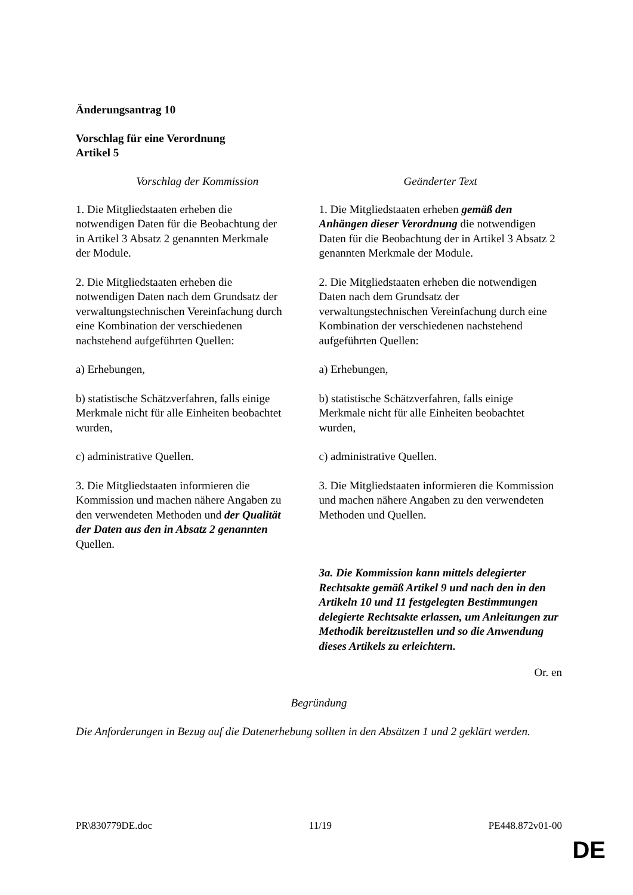Änderungsantrag 10
Vorschlag für eine Verordnung
Artikel 5
| Vorschlag der Kommission | Geänderter Text |
| --- | --- |
| 1. Die Mitgliedstaaten erheben die notwendigen Daten für die Beobachtung der in Artikel 3 Absatz 2 genannten Merkmale der Module. | 1. Die Mitgliedstaaten erheben gemäß den Anhängen dieser Verordnung die notwendigen Daten für die Beobachtung der in Artikel 3 Absatz 2 genannten Merkmale der Module. |
| 2. Die Mitgliedstaaten erheben die notwendigen Daten nach dem Grundsatz der verwaltungstechnischen Vereinfachung durch eine Kombination der verschiedenen nachstehend aufgeführten Quellen: | 2. Die Mitgliedstaaten erheben die notwendigen Daten nach dem Grundsatz der verwaltungstechnischen Vereinfachung durch eine Kombination der verschiedenen nachstehend aufgeführten Quellen: |
| a) Erhebungen, | a) Erhebungen, |
| b) statistische Schätzverfahren, falls einige Merkmale nicht für alle Einheiten beobachtet wurden, | b) statistische Schätzverfahren, falls einige Merkmale nicht für alle Einheiten beobachtet wurden, |
| c) administrative Quellen. | c) administrative Quellen. |
| 3. Die Mitgliedstaaten informieren die Kommission und machen nähere Angaben zu den verwendeten Methoden und der Qualität der Daten aus den in Absatz 2 genannten Quellen. | 3. Die Mitgliedstaaten informieren die Kommission und machen nähere Angaben zu den verwendeten Methoden und Quellen. |
| | 3a. Die Kommission kann mittels delegierter Rechtsakte gemäß Artikel 9 und nach den in den Artikeln 10 und 11 festgelegten Bestimmungen delegierte Rechtsakte erlassen, um Anleitungen zur Methodik bereitzustellen und so die Anwendung dieses Artikels zu erleichtern. |
Or. en
Begründung
Die Anforderungen in Bezug auf die Datenerhebung sollten in den Absätzen 1 und 2 geklärt werden.
PR\830779DE.doc 11/19 PE448.872v01-00
DE